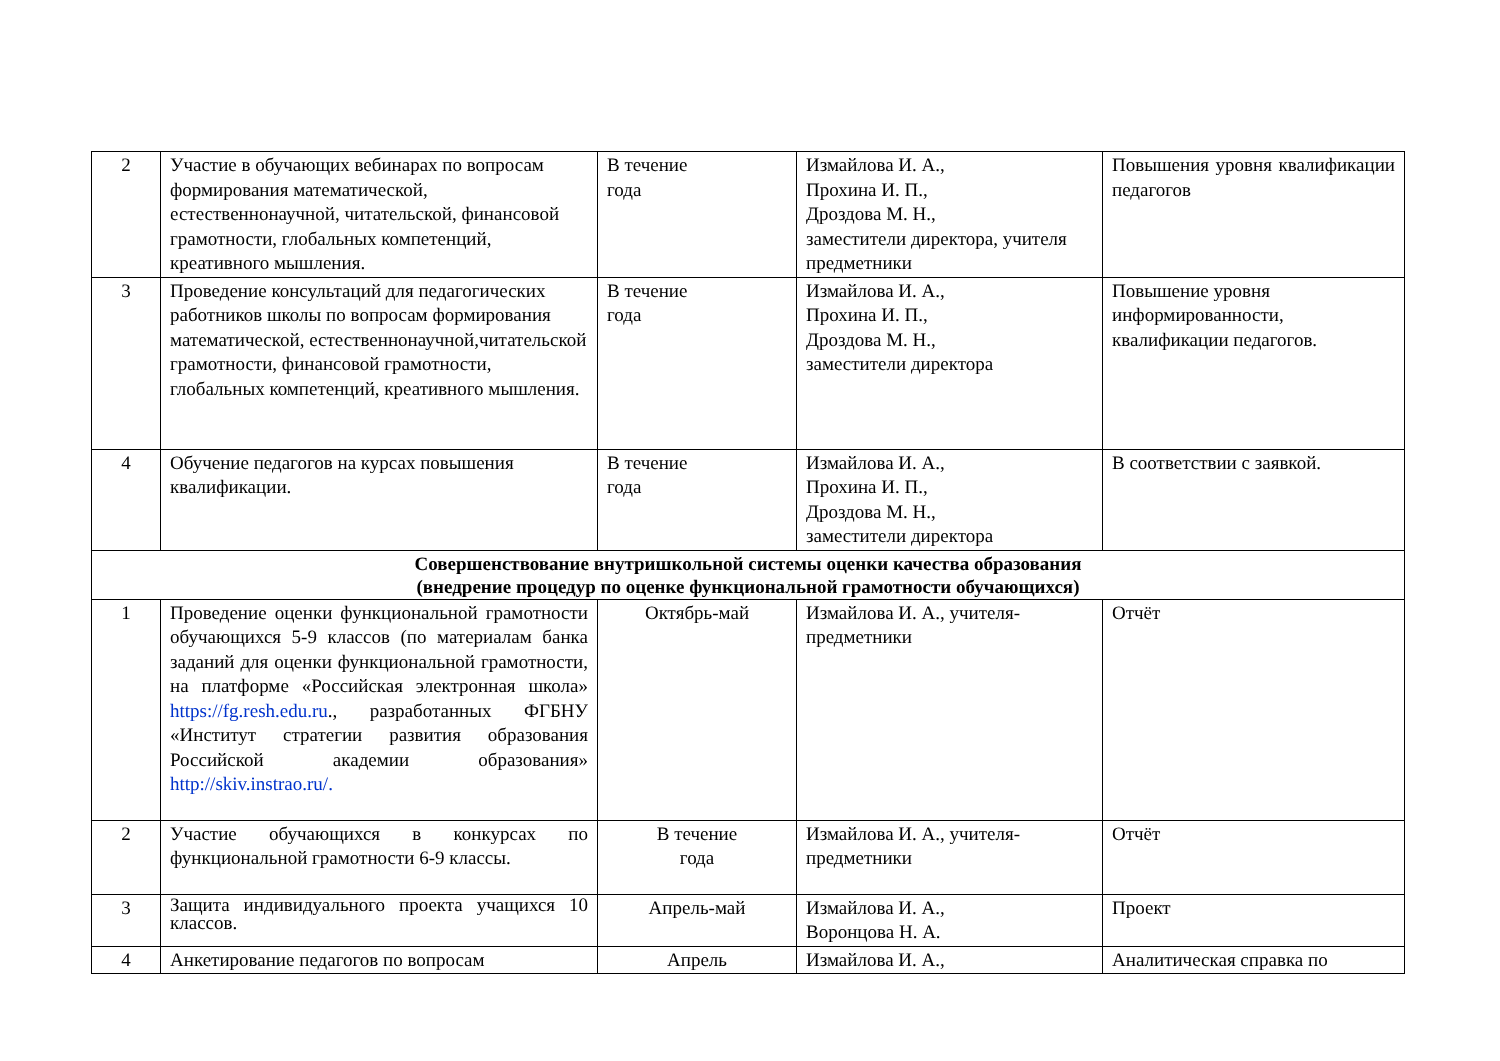| 2 | Участие в обучающих вебинарах по вопросам формирования математической, естественнонаучной, читательской, финансовой грамотности, глобальных компетенций, креативного мышления. | В течение года | Измайлова И. А., Прохина И. П., Дроздова М. Н., заместители директора, учителя предметники | Повышения уровня квалификации педагогов |
| 3 | Проведение консультаций для педагогических работников школы по вопросам формирования математической, естественнонаучной,читательской грамотности, финансовой грамотности, глобальных компетенций, креативного мышления. | В течение года | Измайлова И. А., Прохина И. П., Дроздова М. Н., заместители директора | Повышение уровня информированности, квалификации педагогов. |
| 4 | Обучение педагогов на курсах повышения квалификации. | В течение года | Измайлова И. А., Прохина И. П., Дроздова М. Н., заместители директора | В соответствии с заявкой. |
| Совершенствование внутришкольной системы оценки качества образования (внедрение процедур по оценке функциональной грамотности обучающихся) | | | | |
| 1 | Проведение оценки функциональной грамотности обучающихся 5-9 классов (по материалам банка заданий для оценки функциональной грамотности, на платформе «Российская электронная школа» https://fg.resh.edu.ru ., разработанных ФГБНУ «Институт стратегии развития образования Российской академии образования» http://skiv.instrao.ru/. | Октябрь-май | Измайлова И. А., учителя-предметники | Отчёт |
| 2 | Участие обучающихся в конкурсах по функциональной грамотности 6-9 классы. | В течение года | Измайлова И. А., учителя-предметники | Отчёт |
| 3 | Защита индивидуального проекта учащихся 10 классов. | Апрель-май | Измайлова И. А., Воронцова Н. А. | Проект |
| 4 | Анкетирование педагогов по вопросам | Апрель | Измайлова И. А., | Аналитическая справка по |